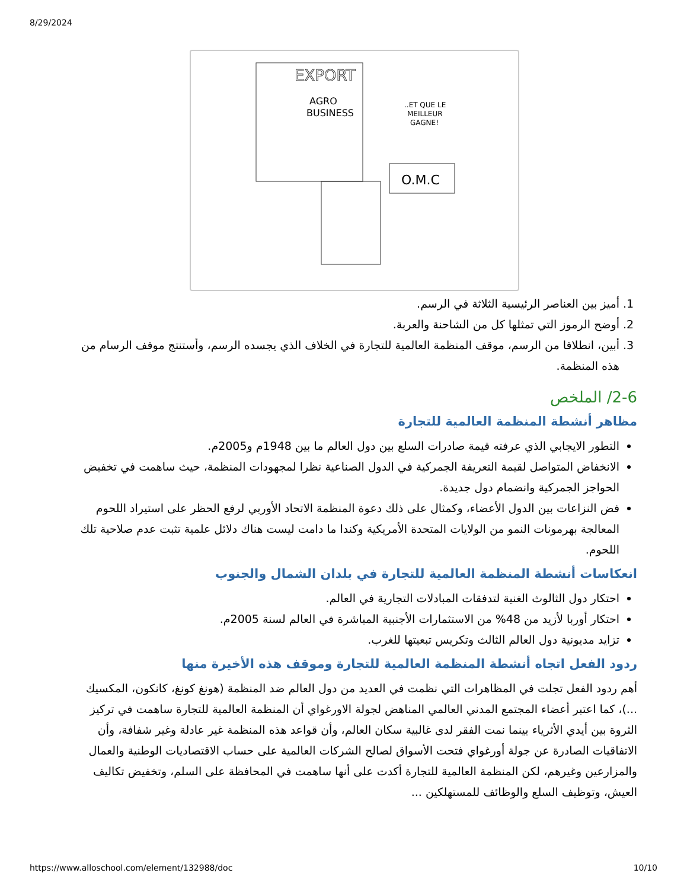8/29/2024
EXPORT
AGRO
BUSINESS
..ET QUE LE
MEILLEUR
GAGNE!
O.M.C
1. أميز بين العناصر الرئيسية الثلاثة في الرسم.
2. أوضح الرموز التي تمثلها كل من الشاحنة والعربة.
3. أبين، انطلاقا من الرسم، موقف المنظمة العالمية للتجارة في الخلاف الذي يجسده الرسم، وأستنتج موقف الرسام من هذه المنظمة.
2-6/ الملخص
مظاهر أنشطة المنظمة العالمية للتجارة
التطور الايجابي الذي عرفته قيمة صادرات السلع بين دول العالم ما بين 1948م و2005م.
الانخفاض المتواصل لقيمة التعريفة الجمركية في الدول الصناعية نظرا لمجهودات المنظمة، حيث ساهمت في تخفيض الحواجز الجمركية وانضمام دول جديدة.
فض النزاعات بين الدول الأعضاء، وكمثال على ذلك دعوة المنظمة الاتحاد الأوربي لرفع الحظر على استيراد اللحوم المعالجة بهرمونات النمو من الولايات المتحدة الأمريكية وكندا ما دامت ليست هناك دلائل علمية تثبت عدم صلاحية تلك اللحوم.
انعكاسات أنشطة المنظمة العالمية للتجارة في بلدان الشمال والجنوب
احتكار دول الثالوث الغنية لتدفقات المبادلات التجارية في العالم.
احتكار أوربا لأزيد من 48% من الاستثمارات الأجنبية المباشرة في العالم لسنة 2005م.
تزايد مديونية دول العالم الثالث وتكريس تبعيتها للغرب.
ردود الفعل اتجاه أنشطة المنظمة العالمية للتجارة وموقف هذه الأخيرة منها
أهم ردود الفعل تجلت في المظاهرات التي نظمت في العديد من دول العالم ضد المنظمة (هونغ كونغ، كانكون، المكسيك ...)، كما اعتبر أعضاء المجتمع المدني العالمي المناهض لجولة الاورغواي أن المنظمة العالمية للتجارة ساهمت في تركيز الثروة بين أيدي الأثرياء بينما نمت الفقر لدى غالبية سكان العالم، وأن قواعد هذه المنظمة غير عادلة وغير شفافة، وأن الاتفاقيات الصادرة عن جولة أورغواي فتحت الأسواق لصالح الشركات العالمية على حساب الاقتصاديات الوطنية والعمال والمزارعين وغيرهم، لكن المنظمة العالمية للتجارة أكدت على أنها ساهمت في المحافظة على السلم، وتخفيض تكاليف العيش، وتوظيف السلع والوظائف للمستهلكين ...
https://www.alloschool.com/element/132988/doc 10/10